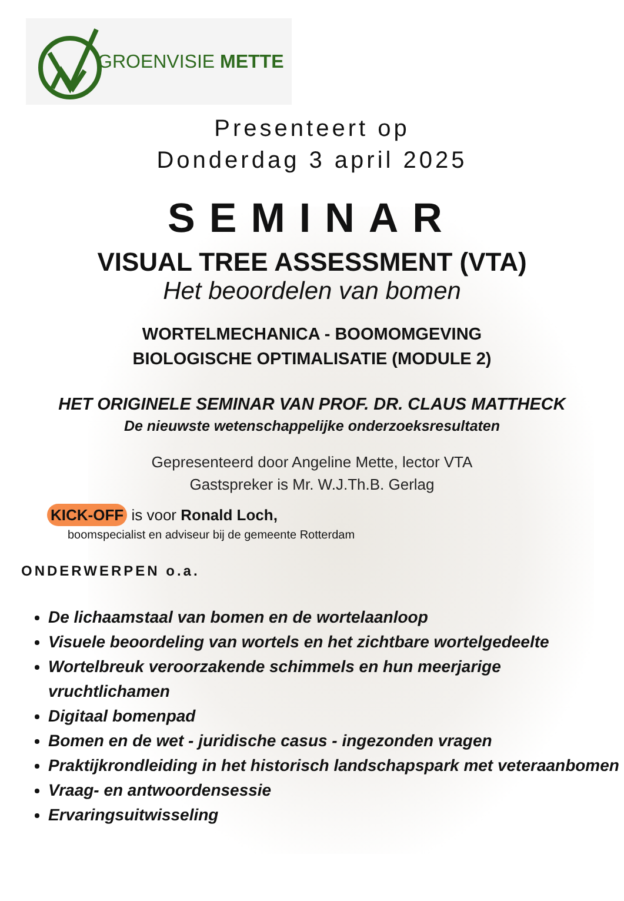GROENVISIE METTE
Presenteert op
Donderdag 3 april 2025
SEMINAR
VISUAL TREE ASSESSMENT (VTA)
Het beoordelen van bomen
WORTELMECHANICA - BOOMOMGEVING
BIOLOGISCHE OPTIMALISATIE (MODULE 2)
HET ORIGINELE SEMINAR VAN PROF. DR. CLAUS MATTHECK
De nieuwste wetenschappelijke onderzoeksresultaten
Gepresenteerd door Angeline Mette, lector VTA
Gastspreker is Mr. W.J.Th.B. Gerlag
KICK-OFF is voor Ronald Loch,
boomspecialist en adviseur bij de gemeente Rotterdam
ONDERWERPEN o.a.
De lichaamstaal van bomen en de wortelaanloop
Visuele beoordeling van wortels en het zichtbare wortelgedeelte
Wortelbreuk veroorzakende schimmels en hun meerjarige vruchtlichamen
Digitaal bomenpad
Bomen en de wet - juridische casus - ingezonden vragen
Praktijkrondleiding in het historisch landschapspark met veteraanbomen
Vraag- en antwoordensessie
Ervaringsuitwisseling